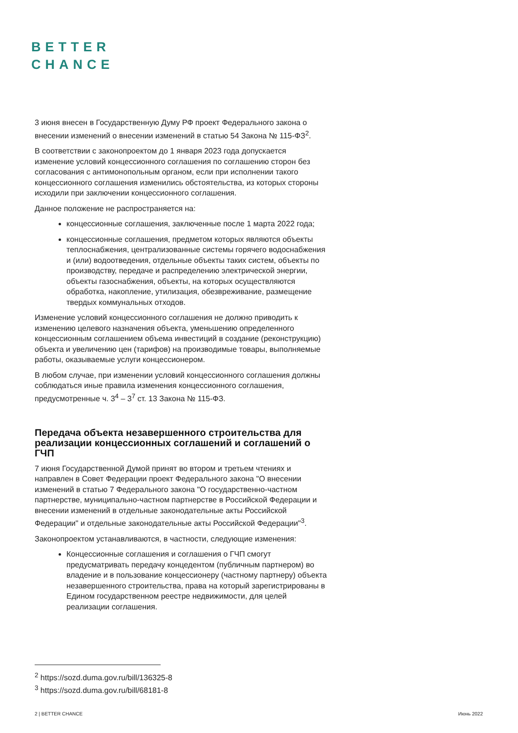BETTER
CHANCE
3 июня внесен в Государственную Думу РФ проект Федерального закона о внесении изменений о внесении изменений в статью 54 Закона № 115-ФЗ<sup>2</sup>.
В соответствии с законопроектом до 1 января 2023 года допускается изменение условий концессионного соглашения по соглашению сторон без согласования с антимонопольным органом, если при исполнении такого концессионного соглашения изменились обстоятельства, из которых стороны исходили при заключении концессионного соглашения.
Данное положение не распространяется на:
концессионные соглашения, заключенные после 1 марта 2022 года;
концессионные соглашения, предметом которых являются объекты теплоснабжения, централизованные системы горячего водоснабжения и (или) водоотведения, отдельные объекты таких систем, объекты по производству, передаче и распределению электрической энергии, объекты газоснабжения, объекты, на которых осуществляются обработка, накопление, утилизация, обезвреживание, размещение твердых коммунальных отходов.
Изменение условий концессионного соглашения не должно приводить к изменению целевого назначения объекта, уменьшению определенного концессионным соглашением объема инвестиций в создание (реконструкцию) объекта и увеличению цен (тарифов) на производимые товары, выполняемые работы, оказываемые услуги концессионером.
В любом случае, при изменении условий концессионного соглашения должны соблюдаться иные правила изменения концессионного соглашения, предусмотренные ч. 3<sup>4</sup> – 3<sup>7</sup> ст. 13 Закона № 115-ФЗ.
Передача объекта незавершенного строительства для реализации концессионных соглашений и соглашений о ГЧП
7 июня Государственной Думой принят во втором и третьем чтениях и направлен в Совет Федерации проект Федерального закона "О внесении изменений в статью 7 Федерального закона "О государственно-частном партнерстве, муниципально-частном партнерстве в Российской Федерации и внесении изменений в отдельные законодательные акты Российской Федерации" и отдельные законодательные акты Российской Федерации"<sup>3</sup>.
Законопроектом устанавливаются, в частности, следующие изменения:
Концессионные соглашения и соглашения о ГЧП смогут предусматривать передачу концедентом (публичным партнером) во владение и в пользование концессионеру (частному партнеру) объекта незавершенного строительства, права на который зарегистрированы в Едином государственном реестре недвижимости, для целей реализации соглашения.
<sup>2</sup> https://sozd.duma.gov.ru/bill/136325-8
<sup>3</sup> https://sozd.duma.gov.ru/bill/68181-8
2 | BETTER CHANCE Июнь 2022